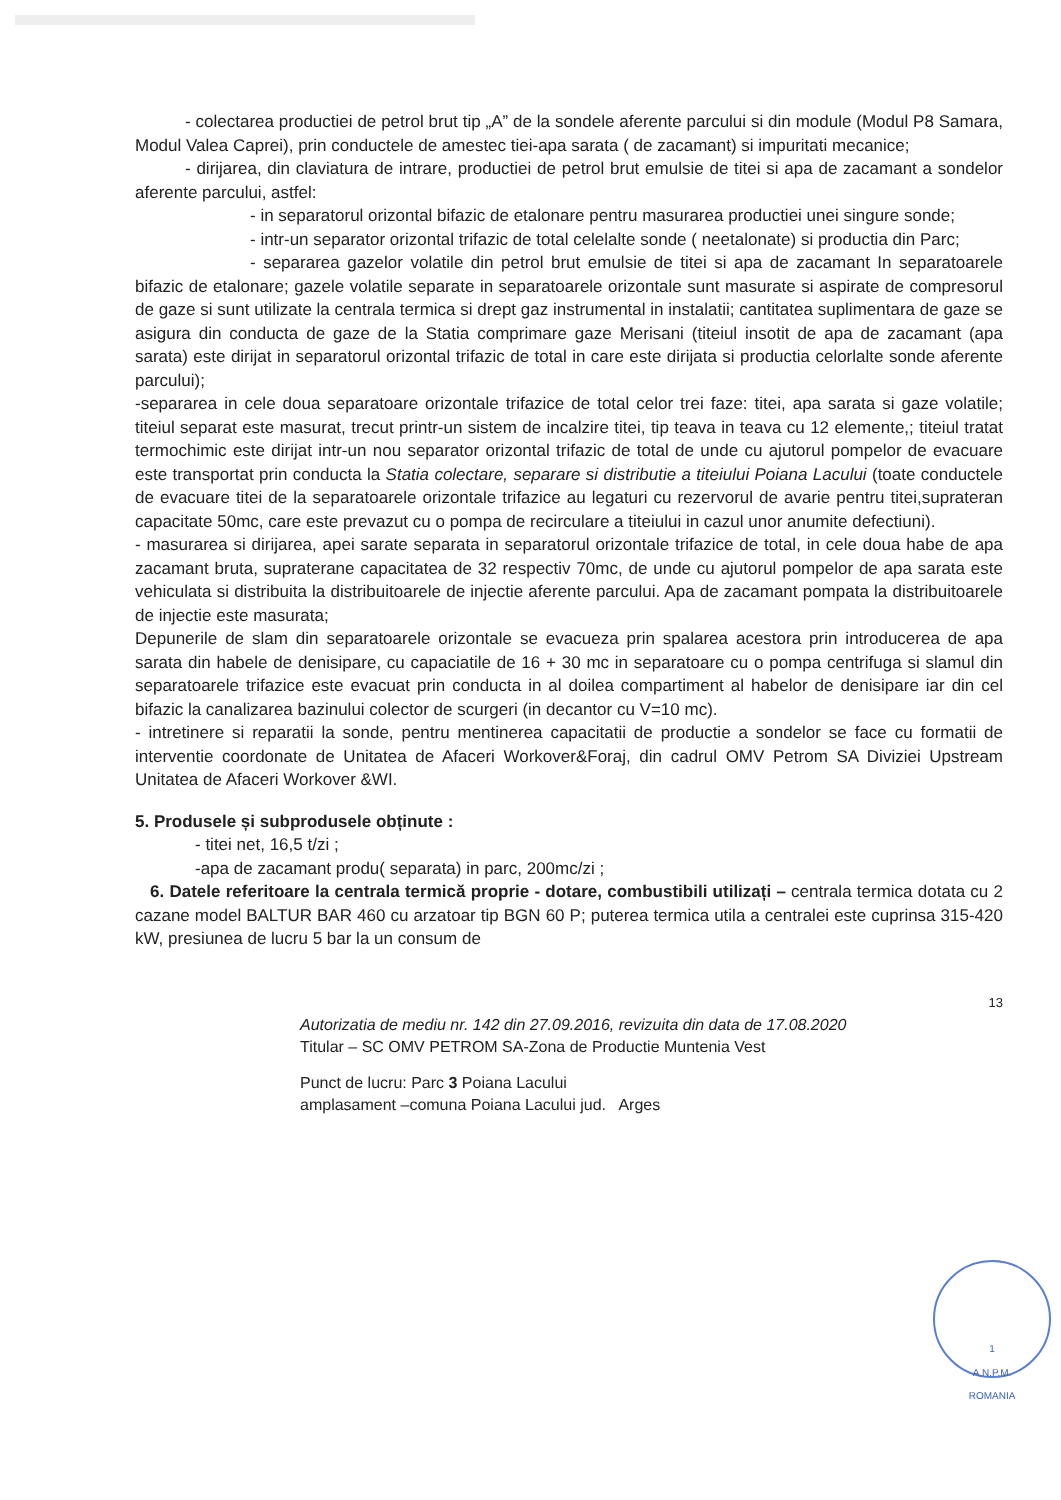- colectarea productiei de petrol brut tip „A” de la sondele aferente parcului si din module (Modul P8 Samara, Modul Valea Caprei), prin conductele de amestec tiei-apa sarata ( de zacamant) si impuritati mecanice;
- dirijarea, din claviatura de intrare, productiei de petrol brut emulsie de titei si apa de zacamant a sondelor aferente parcului, astfel:
- in separatorul orizontal bifazic de etalonare pentru masurarea productiei unei singure sonde;
- intr-un separator orizontal trifazic de total celelalte sonde ( neetalonate) si productia din Parc;
- separarea gazelor volatile din petrol brut emulsie de titei si apa de zacamant In separatoarele bifazic de etalonare; gazele volatile separate in separatoarele orizontale sunt masurate si aspirate de compresorul de gaze si sunt utilizate la centrala termica si drept gaz instrumental in instalatii; cantitatea suplimentara de gaze se asigura din conducta de gaze de la Statia comprimare gaze Merisani (titeiul insotit de apa de zacamant (apa sarata) este dirijat in separatorul orizontal trifazic de total in care este dirijata si productia celorlalte sonde aferente parcului);
-separarea in cele doua separatoare orizontale trifazice de total celor trei faze: titei, apa sarata si gaze volatile; titeiul separat este masurat, trecut printr-un sistem de incalzire titei, tip teava in teava cu 12 elemente,; titeiul tratat termochimic este dirijat intr-un nou separator orizontal trifazic de total de unde cu ajutorul pompelor de evacuare este transportat prin conducta la Statia colectare, separare si distributie a titeiului Poiana Lacului (toate conductele de evacuare titei de la separatoarele orizontale trifazice au legaturi cu rezervorul de avarie pentru titei,suprateran capacitate 50mc, care este prevazut cu o pompa de recirculare a titeiului in cazul unor anumite defectiuni).
- masurarea si dirijarea, apei sarate separata in separatorul orizontale trifazice de total, in cele doua habe de apa zacamant bruta, supraterane capacitatea de 32 respectiv 70mc, de unde cu ajutorul pompelor de apa sarata este vehiculata si distribuita la distribuitoarele de injectie aferente parcului. Apa de zacamant pompata la distribuitoarele de injectie este masurata;
Depunerile de slam din separatoarele orizontale se evacueza prin spalarea acestora prin introducerea de apa sarata din habele de denisipare, cu capaciatile de 16 + 30 mc in separatoare cu o pompa centrifuga si slamul din separatoarele trifazice este evacuat prin conducta in al doilea compartiment al habelor de denisipare iar din cel bifazic la canalizarea bazinului colector de scurgeri (in decantor cu V=10 mc).
- intretinere si reparatii la sonde, pentru mentinerea capacitatii de productie a sondelor se face cu formatii de interventie coordonate de Unitatea de Afaceri Workover&Foraj, din cadrul OMV Petrom SA Diviziei Upstream Unitatea de Afaceri Workover &WI.
5. Produsele și subprodusele obținute :
- titei net, 16,5 t/zi ;
-apa de zacamant produ( separata) in parc, 200mc/zi ;
6. Datele referitoare la centrala termică proprie - dotare, combustibili utilizați – centrala termica dotata cu 2 cazane model BALTUR BAR 460 cu arzatoar tip BGN 60 P; puterea termica utila a centralei este cuprinsa 315-420 kW, presiunea de lucru 5 bar la un consum de
13
Autorizatia de mediu nr. 142 din 27.09.2016, revizuita din data de 17.08.2020
Titular – SC OMV PETROM SA-Zona de Productie Muntenia Vest
Punct de lucru: Parc 3 Poiana Lacului
amplasament –comuna Poiana Lacului jud. Arges
1
A.N.P.M.
ROMANIA